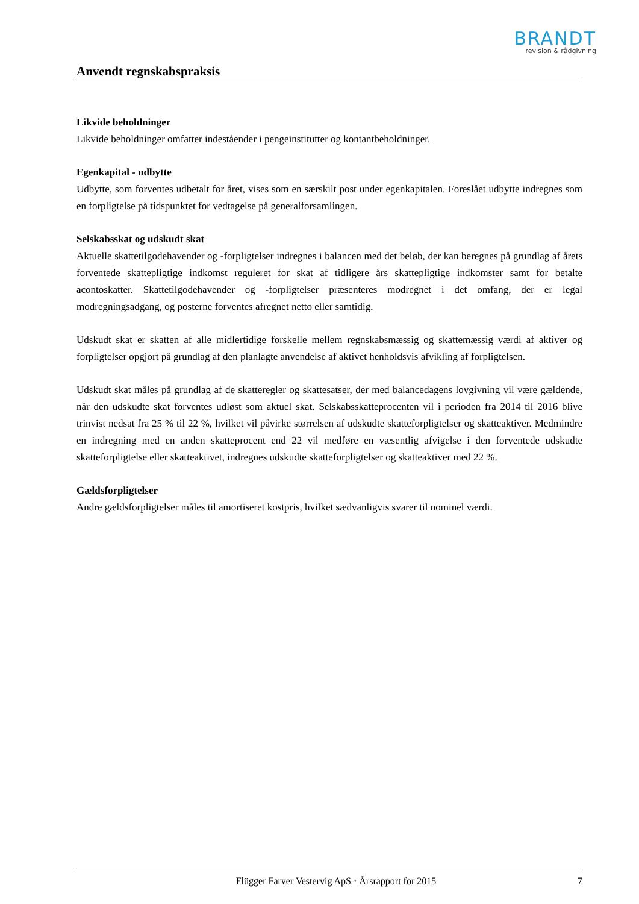BRANDT
revision & rådgivning
Anvendt regnskabspraksis
Likvide beholdninger
Likvide beholdninger omfatter indeståender i pengeinstitutter og kontantbeholdninger.
Egenkapital - udbytte
Udbytte, som forventes udbetalt for året, vises som en særskilt post under egenkapitalen. Foreslået udbytte indregnes som en forpligtelse på tidspunktet for vedtagelse på generalforsamlingen.
Selskabsskat og udskudt skat
Aktuelle skattetilgodehavender og -forpligtelser indregnes i balancen med det beløb, der kan beregnes på grundlag af årets forventede skattepligtige indkomst reguleret for skat af tidligere års skattepligtige indkomster samt for betalte acontoskatter. Skattetilgodehavender og -forpligtelser præsenteres modregnet i det omfang, der er legal modregningsadgang, og posterne forventes afregnet netto eller samtidig.
Udskudt skat er skatten af alle midlertidige forskelle mellem regnskabsmæssig og skattemæssig værdi af aktiver og forpligtelser opgjort på grundlag af den planlagte anvendelse af aktivet henholdsvis afvikling af forpligtelsen.
Udskudt skat måles på grundlag af de skatteregler og skattesatser, der med balancedagens lovgivning vil være gældende, når den udskudte skat forventes udløst som aktuel skat. Selskabsskatteprocenten vil i perioden fra 2014 til 2016 blive trinvist nedsat fra 25 % til 22 %, hvilket vil påvirke størrelsen af udskudte skatteforpligtelser og skatteaktiver. Medmindre en indregning med en anden skatteprocent end 22 vil medføre en væsentlig afvigelse i den forventede udskudte skatteforpligtelse eller skatteaktivet, indregnes udskudte skatteforpligtelser og skatteaktiver med 22 %.
Gældsforpligtelser
Andre gældsforpligtelser måles til amortiseret kostpris, hvilket sædvanligvis svarer til nominel værdi.
Flügger Farver Vestervig ApS · Årsrapport for 2015 7